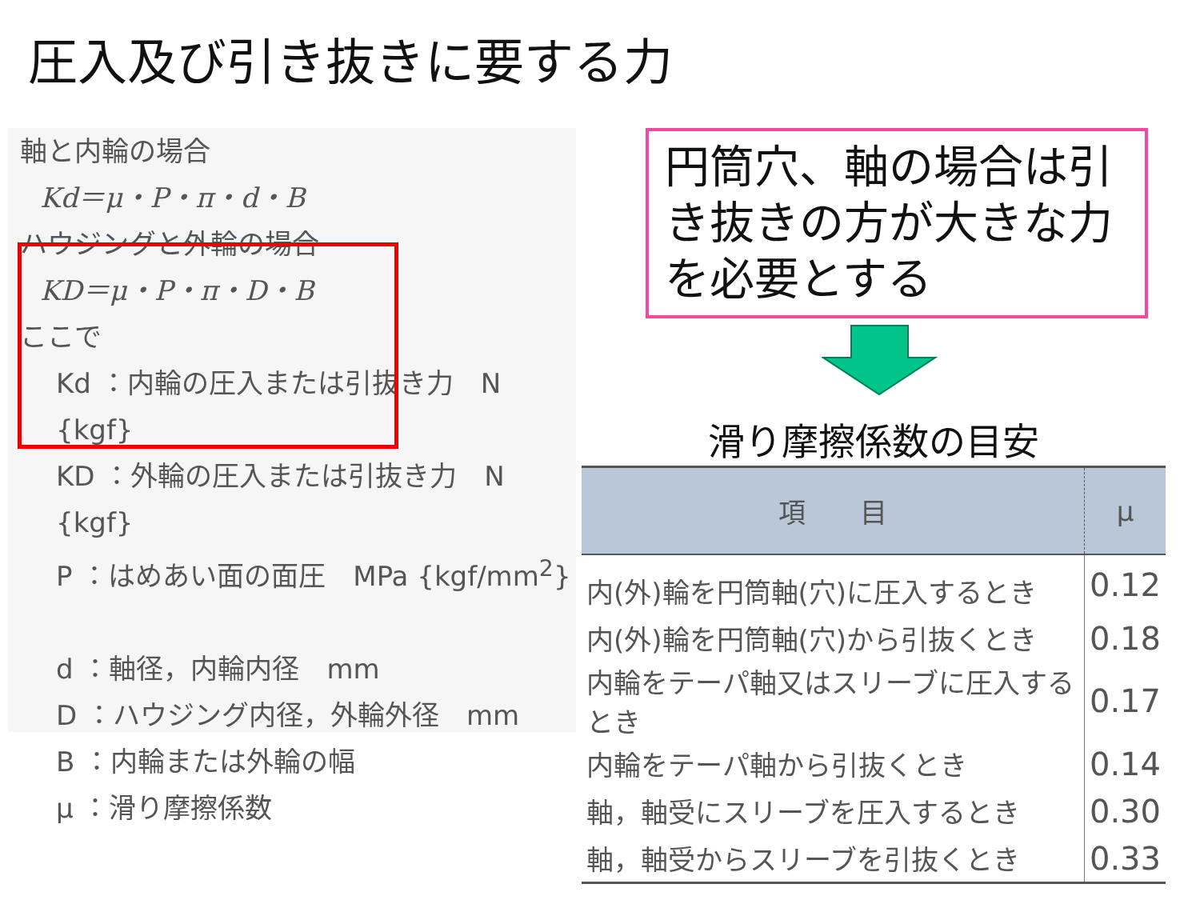圧入及び引き抜きに要する力
軸と内輪の場合
Kd＝μ・P・π・d・B
ハウジングと外輪の場合
KD＝μ・P・π・D・B
ここで
Kd ：内輪の圧入または引抜き力　N {kgf}
KD ：外輪の圧入または引抜き力　N {kgf}
P ：はめあい面の面圧　MPa {kgf/mm<sup>2</sup>}
d ：軸径，内輪内径　mm
D ：ハウジング内径，外輪外径　mm
B ：内輪または外輪の幅
μ ：滑り摩擦係数
円筒穴、軸の場合は引き抜きの方が大きな力を必要とする
滑り摩擦係数の目安
| 項 目 | μ |
| --- | --- |
| 内(外)輪を円筒軸(穴)に圧入するとき | 0.12 |
| 内(外)輪を円筒軸(穴)から引抜くとき | 0.18 |
| 内輪をテーパ軸又はスリーブに圧入するとき | 0.17 |
| 内輪をテーパ軸から引抜くとき | 0.14 |
| 軸，軸受にスリーブを圧入するとき | 0.30 |
| 軸，軸受からスリーブを引抜くとき | 0.33 |